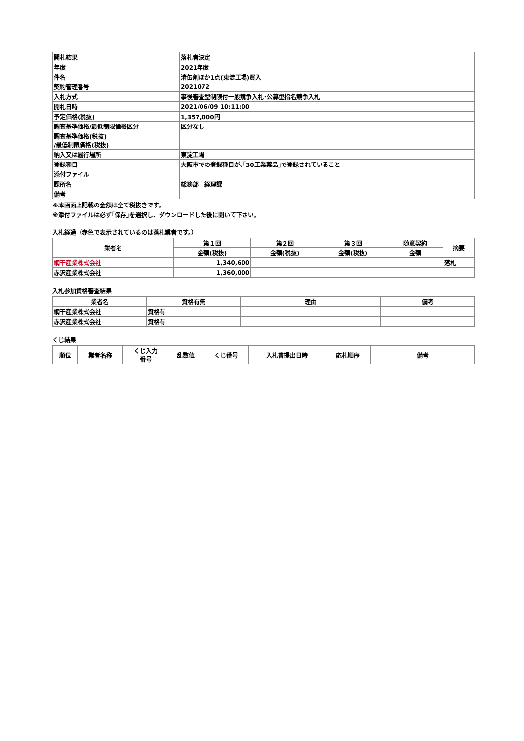| 開札結果 | 落札者決定 |
| 年度 | 2021年度 |
| 件名 | 清缶剤ほか1点(東淀工場)買入 |
| 契約管理番号 | 2021072 |
| 入札方式 | 事後審査型制限付一般競争入札･公募型指名競争入札 |
| 開札日時 | 2021/06/09 10:11:00 |
| 予定価格(税抜) | 1,357,000円 |
| 調査基準価格/最低制限価格区分 | 区分なし |
| 調査基準価格(税抜) /最低制限価格(税抜) | |
| 納入又は履行場所 | 東淀工場 |
| 登録種目 | 大阪市での登録種目が､｢30工業薬品｣で登録されていること |
| 添付ファイル | |
| 課所名 | 総務部 経理課 |
| 備考 | |
※本画面上記載の金額は全て税抜きです。
※添付ファイルは必ず｢保存｣を選択し、ダウンロードした後に開いて下さい。
入札経過（赤色で表示されているのは落札業者です。）
| 業者名 | 第１回 | 第２回 | 第３回 | 随意契約 | 摘要 |
| --- | --- | --- | --- | --- | --- |
| | 金額(税抜) | 金額(税抜) | 金額(税抜) | 金額 | |
| 網干産業株式会社 | 1,340,600 | | | | 落札 |
| 赤沢産業株式会社 | 1,360,000 | | | | |
入札参加資格審査結果
| 業者名 | 資格有無 | 理由 | 備考 |
| --- | --- | --- | --- |
| 網干産業株式会社 | 資格有 | | |
| 赤沢産業株式会社 | 資格有 | | |
くじ結果
| 順位 | 業者名称 | くじ入力 番号 | 乱数値 | くじ番号 | 入札書提出日時 | 応札順序 | 備考 |
| --- | --- | --- | --- | --- | --- | --- | --- |